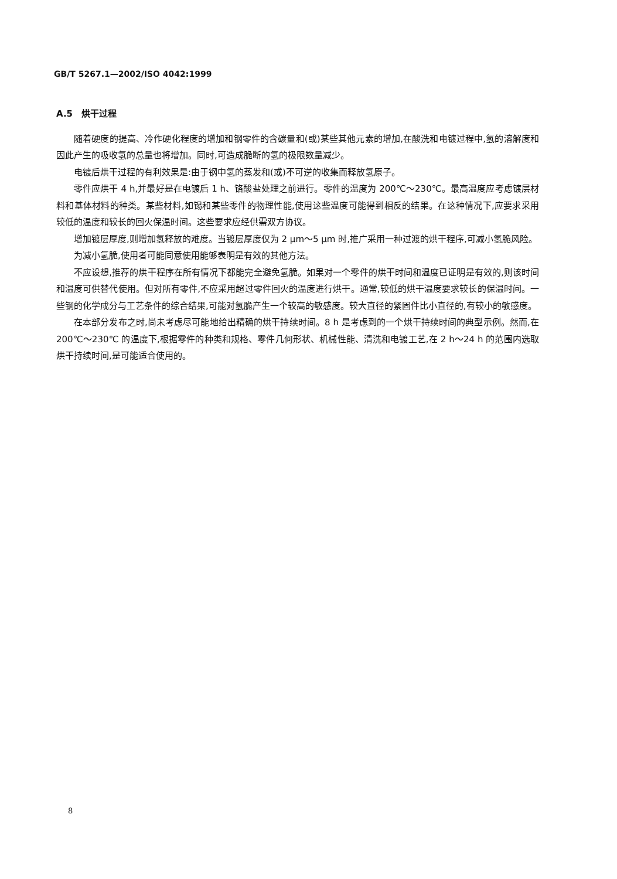GB/T 5267.1—2002/ISO 4042:1999
A.5　烘干过程
随着硬度的提高、冷作硬化程度的增加和钢零件的含碳量和(或)某些其他元素的增加,在酸洗和电镀过程中,氢的溶解度和因此产生的吸收氢的总量也将增加。同时,可造成脆断的氢的极限数量减少。
电镀后烘干过程的有利效果是:由于钢中氢的蒸发和(或)不可逆的收集而释放氢原子。
零件应烘干 4 h,并最好是在电镀后 1 h、铬酸盐处理之前进行。零件的温度为 200℃～230℃。最高温度应考虑镀层材料和基体材料的种类。某些材料,如锡和某些零件的物理性能,使用这些温度可能得到相反的结果。在这种情况下,应要求采用较低的温度和较长的回火保温时间。这些要求应经供需双方协议。
增加镀层厚度,则增加氢释放的难度。当镀层厚度仅为 2 μm～5 μm 时,推广采用一种过渡的烘干程序,可减小氢脆风险。
为减小氢脆,使用者可能同意使用能够表明是有效的其他方法。
不应设想,推荐的烘干程序在所有情况下都能完全避免氢脆。如果对一个零件的烘干时间和温度已证明是有效的,则该时间和温度可供替代使用。但对所有零件,不应采用超过零件回火的温度进行烘干。通常,较低的烘干温度要求较长的保温时间。一些钢的化学成分与工艺条件的综合结果,可能对氢脆产生一个较高的敏感度。较大直径的紧固件比小直径的,有较小的敏感度。
在本部分发布之时,尚未考虑尽可能地给出精确的烘干持续时间。8 h 是考虑到的一个烘干持续时间的典型示例。然而,在 200℃～230℃ 的温度下,根据零件的种类和规格、零件几何形状、机械性能、清洗和电镀工艺,在 2 h～24 h 的范围内选取烘干持续时间,是可能适合使用的。
8